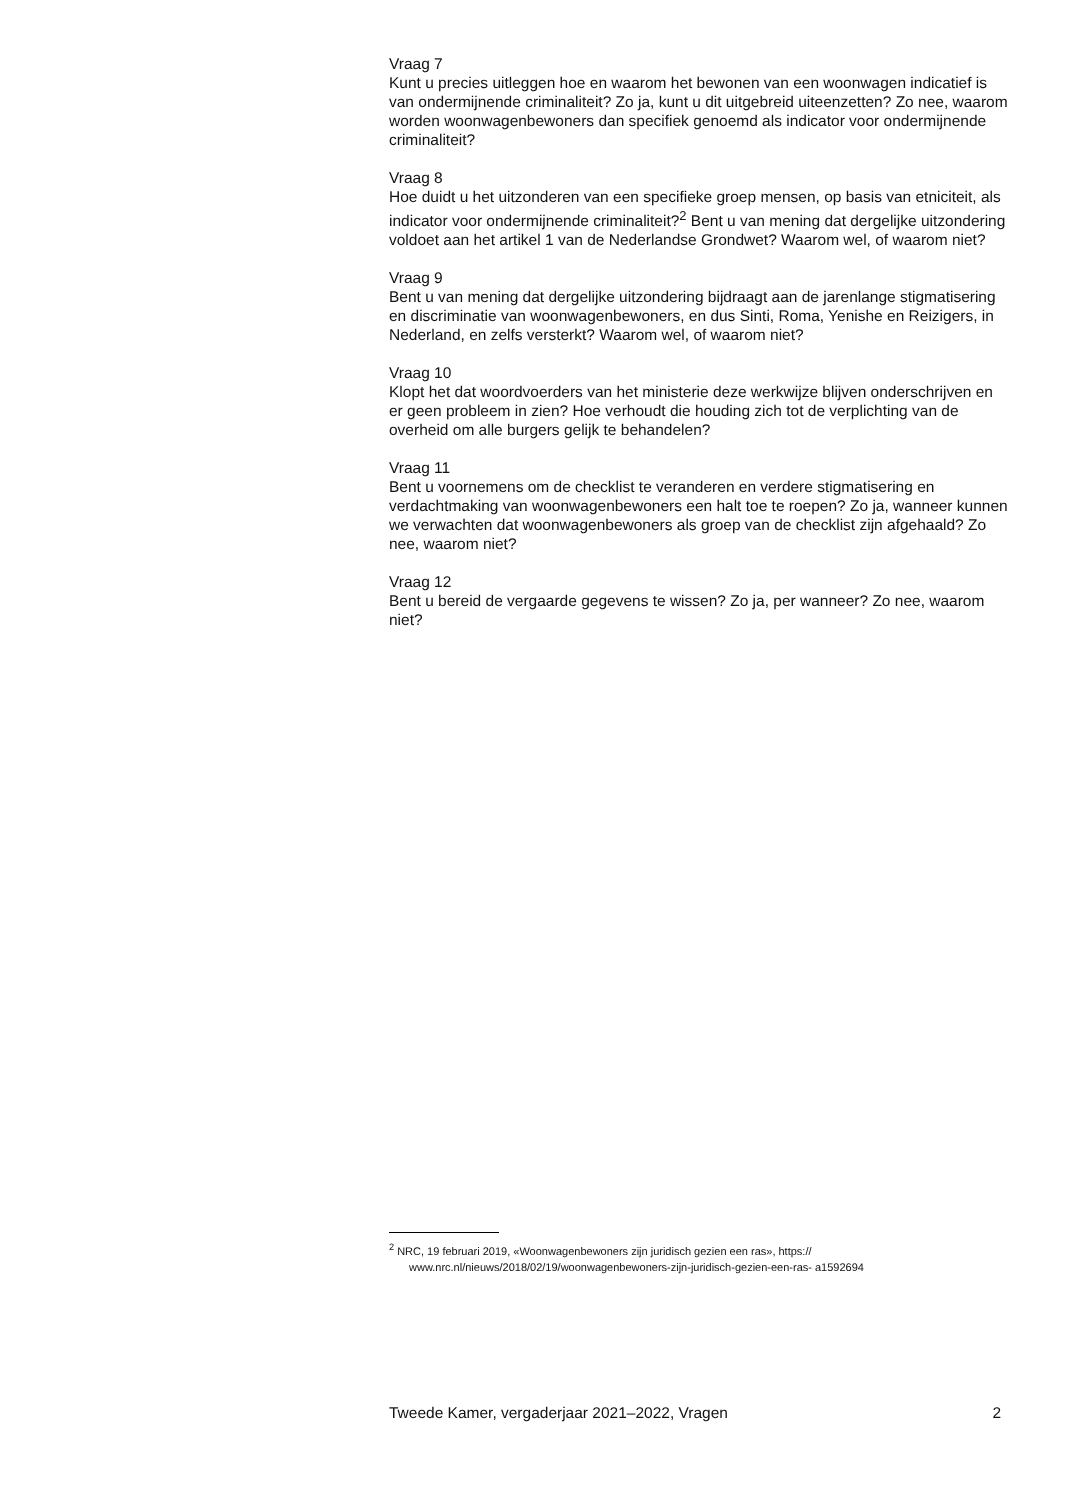Vraag 7
Kunt u precies uitleggen hoe en waarom het bewonen van een woonwagen indicatief is van ondermijnende criminaliteit? Zo ja, kunt u dit uitgebreid uiteenzetten? Zo nee, waarom worden woonwagenbewoners dan specifiek genoemd als indicator voor ondermijnende criminaliteit?
Vraag 8
Hoe duidt u het uitzonderen van een specifieke groep mensen, op basis van etniciteit, als indicator voor ondermijnende criminaliteit?<sup>2</sup> Bent u van mening dat dergelijke uitzondering voldoet aan het artikel 1 van de Nederlandse Grondwet? Waarom wel, of waarom niet?
Vraag 9
Bent u van mening dat dergelijke uitzondering bijdraagt aan de jarenlange stigmatisering en discriminatie van woonwagenbewoners, en dus Sinti, Roma, Yenishe en Reizigers, in Nederland, en zelfs versterkt? Waarom wel, of waarom niet?
Vraag 10
Klopt het dat woordvoerders van het ministerie deze werkwijze blijven onderschrijven en er geen probleem in zien? Hoe verhoudt die houding zich tot de verplichting van de overheid om alle burgers gelijk te behandelen?
Vraag 11
Bent u voornemens om de checklist te veranderen en verdere stigmatisering en verdachtmaking van woonwagenbewoners een halt toe te roepen? Zo ja, wanneer kunnen we verwachten dat woonwagenbewoners als groep van de checklist zijn afgehaald? Zo nee, waarom niet?
Vraag 12
Bent u bereid de vergaarde gegevens te wissen? Zo ja, per wanneer? Zo nee, waarom niet?
<sup>2</sup> NRC, 19 februari 2019, «Woonwagenbewoners zijn juridisch gezien een ras», https:// www.nrc.nl/nieuws/2018/02/19/woonwagenbewoners-zijn-juridisch-gezien-een-ras- a1592694
Tweede Kamer, vergaderjaar 2021–2022, Vragen 2